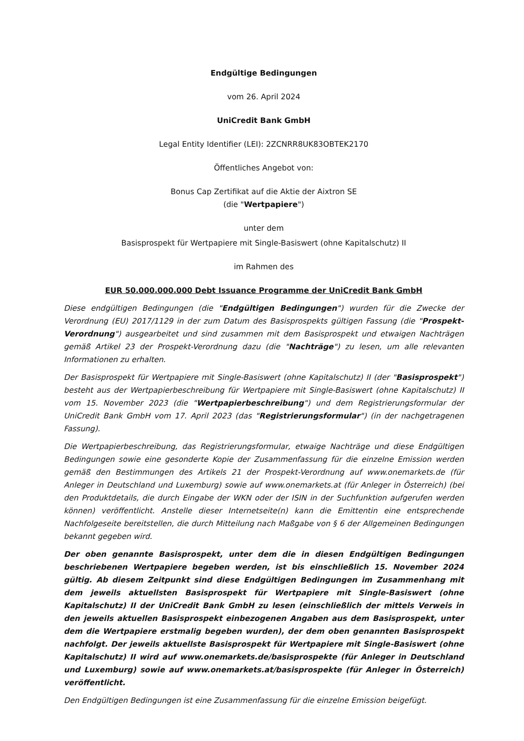Endgültige Bedingungen
vom 26. April 2024
UniCredit Bank GmbH
Legal Entity Identifier (LEI): 2ZCNRR8UK83OBTEK2170
Öffentliches Angebot von:
Bonus Cap Zertifikat auf die Aktie der Aixtron SE
(die "Wertpapiere")
unter dem
Basisprospekt für Wertpapiere mit Single-Basiswert (ohne Kapitalschutz) II
im Rahmen des
EUR 50.000.000.000 Debt Issuance Programme der UniCredit Bank GmbH
Diese endgültigen Bedingungen (die "Endgültigen Bedingungen") wurden für die Zwecke der Verordnung (EU) 2017/1129 in der zum Datum des Basisprospekts gültigen Fassung (die "Prospekt-Verordnung") ausgearbeitet und sind zusammen mit dem Basisprospekt und etwaigen Nachträgen gemäß Artikel 23 der Prospekt-Verordnung dazu (die "Nachträge") zu lesen, um alle relevanten Informationen zu erhalten.
Der Basisprospekt für Wertpapiere mit Single-Basiswert (ohne Kapitalschutz) II (der "Basisprospekt") besteht aus der Wertpapierbeschreibung für Wertpapiere mit Single-Basiswert (ohne Kapitalschutz) II vom 15. November 2023 (die "Wertpapierbeschreibung") und dem Registrierungsformular der UniCredit Bank GmbH vom 17. April 2023 (das "Registrierungsformular") (in der nachgetragenen Fassung).
Die Wertpapierbeschreibung, das Registrierungsformular, etwaige Nachträge und diese Endgültigen Bedingungen sowie eine gesonderte Kopie der Zusammenfassung für die einzelne Emission werden gemäß den Bestimmungen des Artikels 21 der Prospekt-Verordnung auf www.onemarkets.de (für Anleger in Deutschland und Luxemburg) sowie auf www.onemarkets.at (für Anleger in Österreich) (bei den Produktdetails, die durch Eingabe der WKN oder der ISIN in der Suchfunktion aufgerufen werden können) veröffentlicht. Anstelle dieser Internetseite(n) kann die Emittentin eine entsprechende Nachfolgeseite bereitstellen, die durch Mitteilung nach Maßgabe von § 6 der Allgemeinen Bedingungen bekannt gegeben wird.
Der oben genannte Basisprospekt, unter dem die in diesen Endgültigen Bedingungen beschriebenen Wertpapiere begeben werden, ist bis einschließlich 15. November 2024 gültig. Ab diesem Zeitpunkt sind diese Endgültigen Bedingungen im Zusammenhang mit dem jeweils aktuellsten Basisprospekt für Wertpapiere mit Single-Basiswert (ohne Kapitalschutz) II der UniCredit Bank GmbH zu lesen (einschließlich der mittels Verweis in den jeweils aktuellen Basisprospekt einbezogenen Angaben aus dem Basisprospekt, unter dem die Wertpapiere erstmalig begeben wurden), der dem oben genannten Basisprospekt nachfolgt. Der jeweils aktuellste Basisprospekt für Wertpapiere mit Single-Basiswert (ohne Kapitalschutz) II wird auf www.onemarkets.de/basisprospekte (für Anleger in Deutschland und Luxemburg) sowie auf www.onemarkets.at/basisprospekte (für Anleger in Österreich) veröffentlicht.
Den Endgültigen Bedingungen ist eine Zusammenfassung für die einzelne Emission beigefügt.